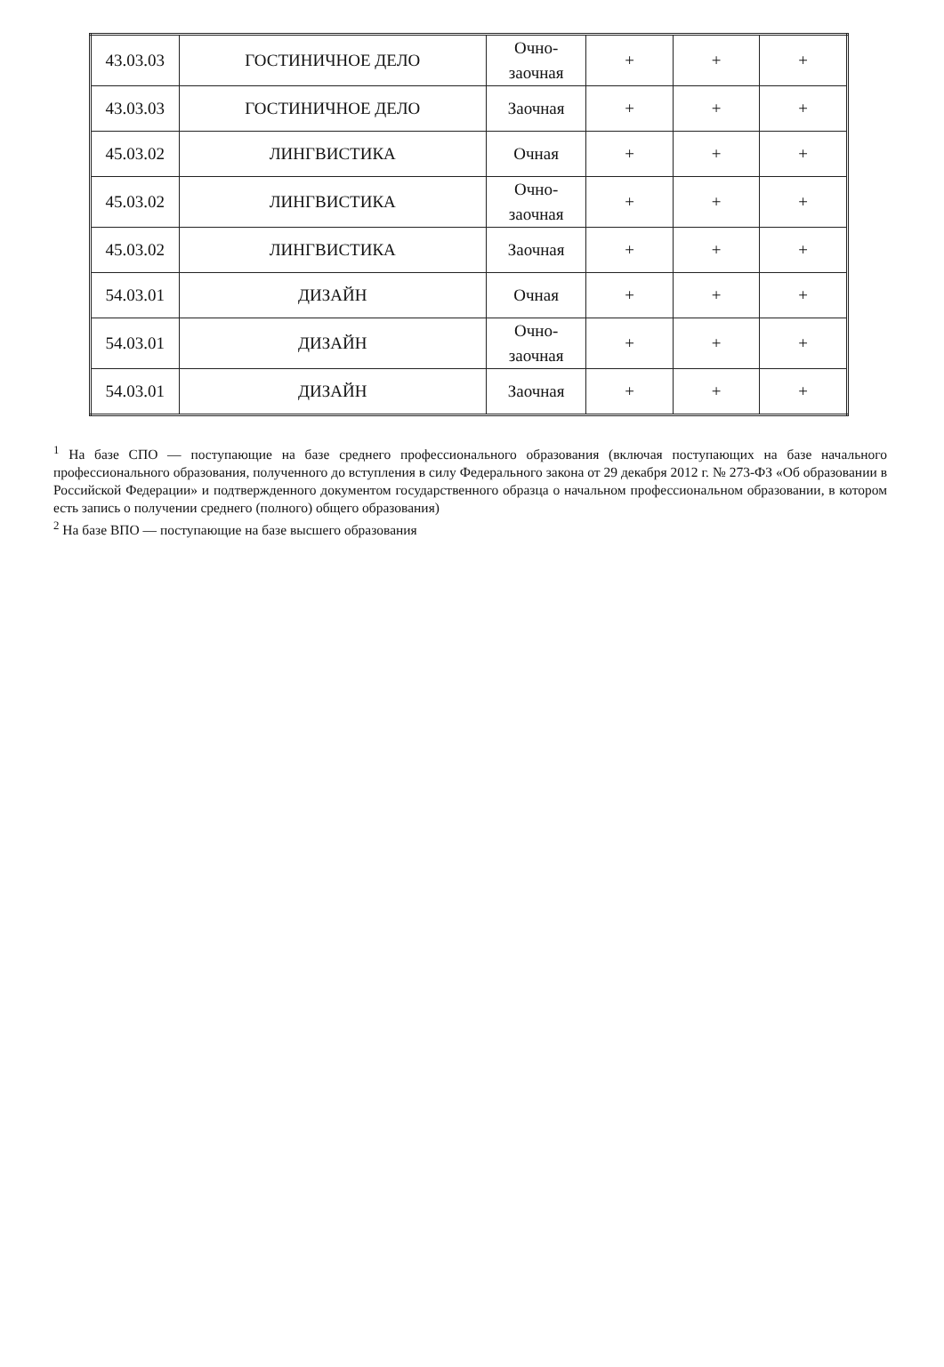| 43.03.03 | ГОСТИНИЧНОЕ ДЕЛО | Очно- заочная | + | + | + |
| 43.03.03 | ГОСТИНИЧНОЕ ДЕЛО | Заочная | + | + | + |
| 45.03.02 | ЛИНГВИСТИКА | Очная | + | + | + |
| 45.03.02 | ЛИНГВИСТИКА | Очно- заочная | + | + | + |
| 45.03.02 | ЛИНГВИСТИКА | Заочная | + | + | + |
| 54.03.01 | ДИЗАЙН | Очная | + | + | + |
| 54.03.01 | ДИЗАЙН | Очно- заочная | + | + | + |
| 54.03.01 | ДИЗАЙН | Заочная | + | + | + |
<sup>1</sup> На базе СПО — поступающие на базе среднего профессионального образования (включая поступающих на базе начального профессионального образования, полученного до вступления в силу Федерального закона от 29 декабря 2012 г. № 273-ФЗ «Об образовании в Российской Федерации» и подтвержденного документом государственного образца о начальном профессиональном образовании, в котором есть запись о получении среднего (полного) общего образования)
<sup>2</sup> На базе ВПО — поступающие на базе высшего образования